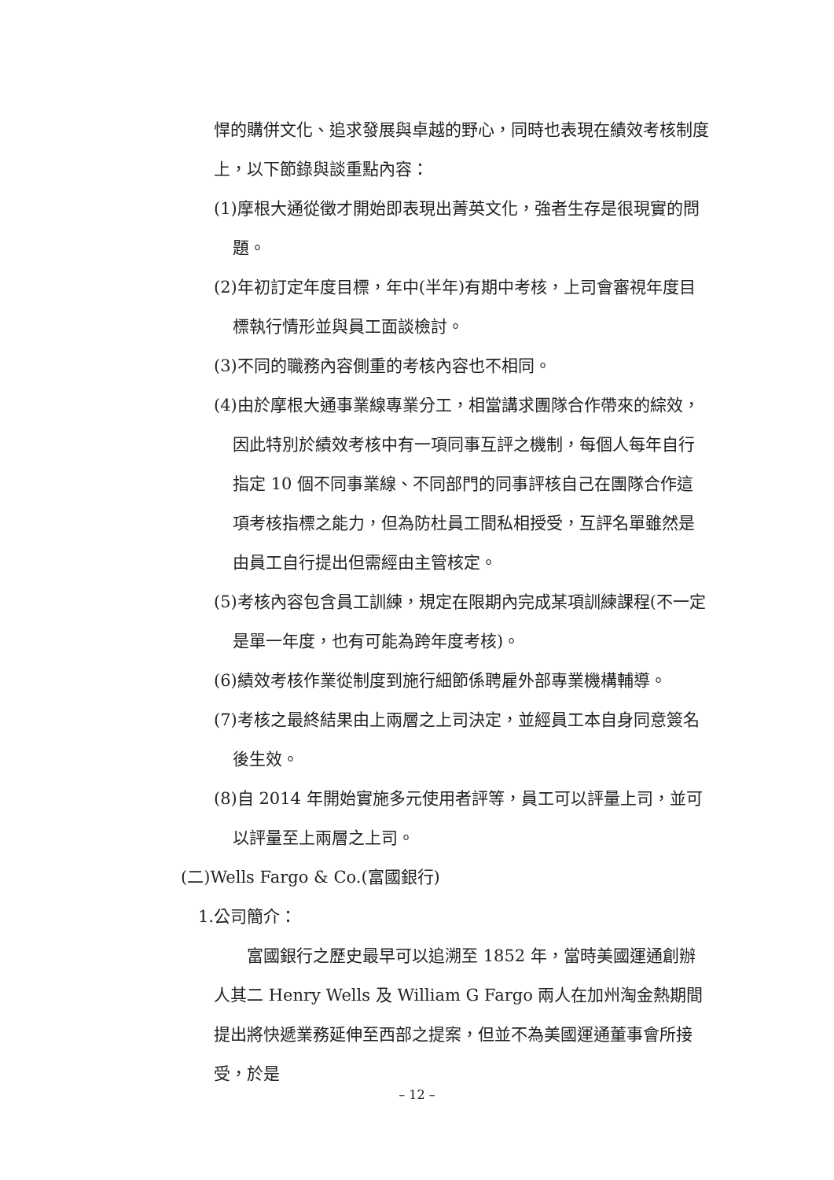悍的購併文化、追求發展與卓越的野心，同時也表現在績效考核制度上，以下節錄與談重點內容：
(1)摩根大通從徵才開始即表現出菁英文化，強者生存是很現實的問題。
(2)年初訂定年度目標，年中(半年)有期中考核，上司會審視年度目標執行情形並與員工面談檢討。
(3)不同的職務內容側重的考核內容也不相同。
(4)由於摩根大通事業線專業分工，相當講求團隊合作帶來的綜效，因此特別於績效考核中有一項同事互評之機制，每個人每年自行指定 10 個不同事業線、不同部門的同事評核自己在團隊合作這項考核指標之能力，但為防杜員工間私相授受，互評名單雖然是由員工自行提出但需經由主管核定。
(5)考核內容包含員工訓練，規定在限期內完成某項訓練課程(不一定是單一年度，也有可能為跨年度考核)。
(6)績效考核作業從制度到施行細節係聘雇外部專業機構輔導。
(7)考核之最終結果由上兩層之上司決定，並經員工本自身同意簽名後生效。
(8)自 2014 年開始實施多元使用者評等，員工可以評量上司，並可以評量至上兩層之上司。
(二)Wells Fargo & Co.(富國銀行)
1.公司簡介：
富國銀行之歷史最早可以追溯至 1852 年，當時美國運通創辦人其二 Henry Wells 及 William G Fargo 兩人在加州淘金熱期間提出將快遞業務延伸至西部之提案，但並不為美國運通董事會所接受，於是
– 12 –